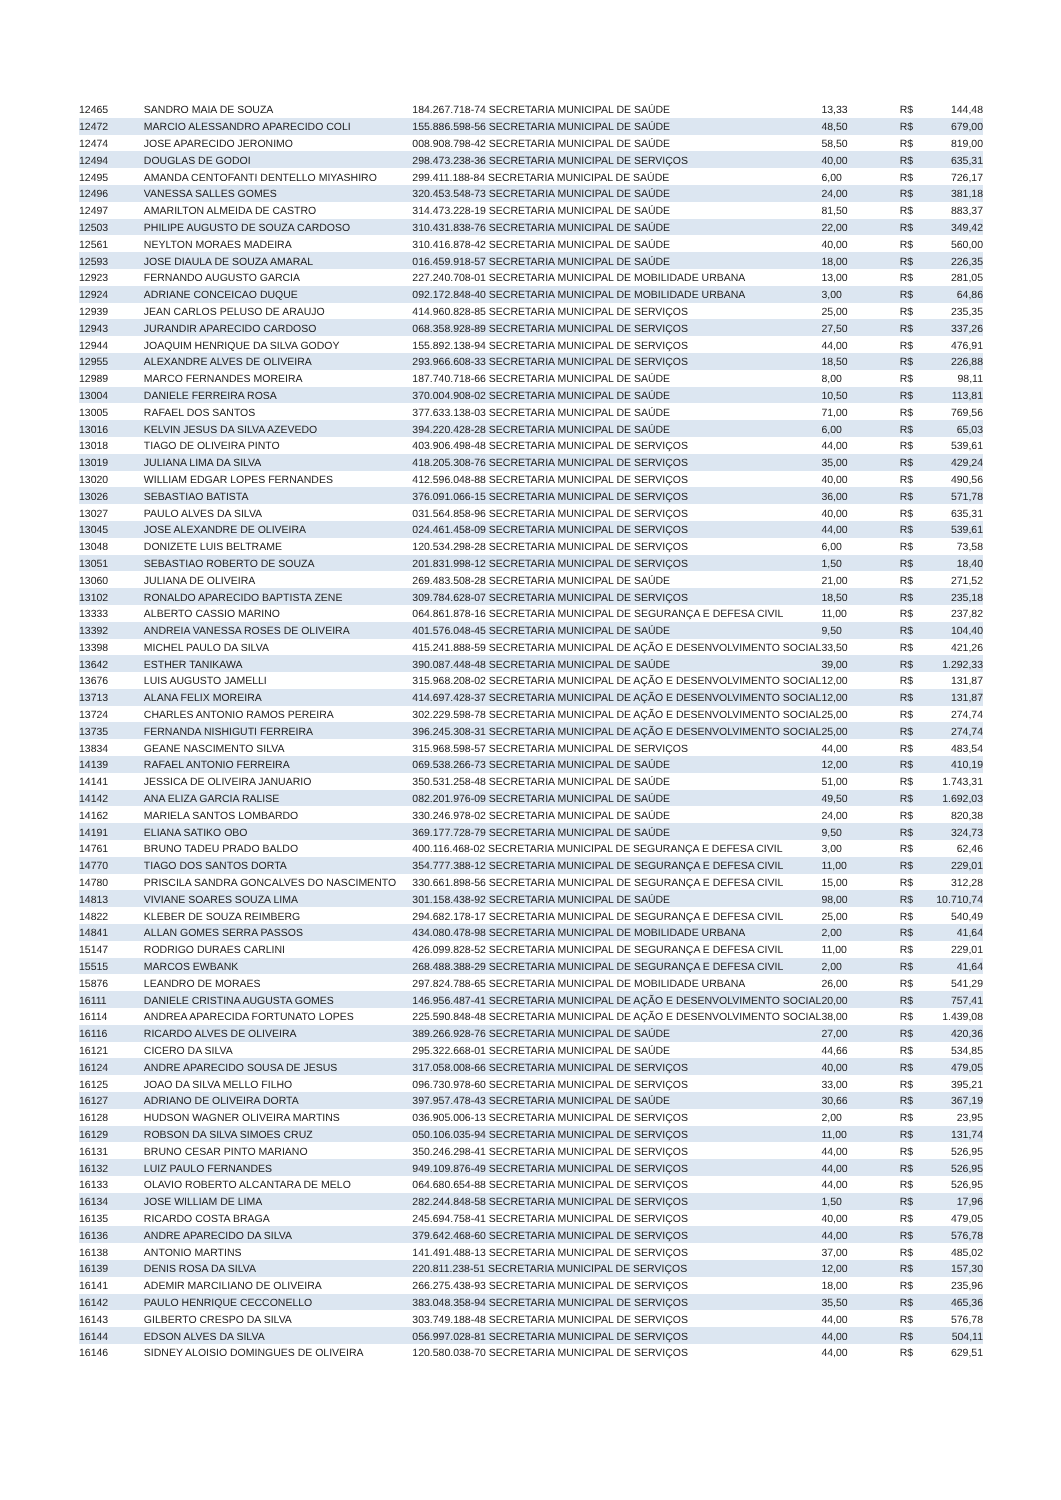| 12465 | SANDRO MAIA DE SOUZA | 184.267.718-74 SECRETARIA MUNICIPAL DE SAÚDE | 13,33 | R$ | 144,48 |
| 12472 | MARCIO ALESSANDRO APARECIDO COLI | 155.886.598-56 SECRETARIA MUNICIPAL DE SAÚDE | 48,50 | R$ | 679,00 |
| 12474 | JOSE APARECIDO JERONIMO | 008.908.798-42 SECRETARIA MUNICIPAL DE SAÚDE | 58,50 | R$ | 819,00 |
| 12494 | DOUGLAS DE GODOI | 298.473.238-36 SECRETARIA MUNICIPAL DE SERVIÇOS | 40,00 | R$ | 635,31 |
| 12495 | AMANDA CENTOFANTI DENTELLO MIYASHIRO | 299.411.188-84 SECRETARIA MUNICIPAL DE SAÚDE | 6,00 | R$ | 726,17 |
| 12496 | VANESSA SALLES GOMES | 320.453.548-73 SECRETARIA MUNICIPAL DE SAÚDE | 24,00 | R$ | 381,18 |
| 12497 | AMARILTON ALMEIDA DE CASTRO | 314.473.228-19 SECRETARIA MUNICIPAL DE SAÚDE | 81,50 | R$ | 883,37 |
| 12503 | PHILIPE AUGUSTO DE SOUZA CARDOSO | 310.431.838-76 SECRETARIA MUNICIPAL DE SAÚDE | 22,00 | R$ | 349,42 |
| 12561 | NEYLTON MORAES MADEIRA | 310.416.878-42 SECRETARIA MUNICIPAL DE SAÚDE | 40,00 | R$ | 560,00 |
| 12593 | JOSE DIAULA DE SOUZA AMARAL | 016.459.918-57 SECRETARIA MUNICIPAL DE SAÚDE | 18,00 | R$ | 226,35 |
| 12923 | FERNANDO AUGUSTO GARCIA | 227.240.708-01 SECRETARIA MUNICIPAL DE MOBILIDADE URBANA | 13,00 | R$ | 281,05 |
| 12924 | ADRIANE CONCEICAO DUQUE | 092.172.848-40 SECRETARIA MUNICIPAL DE MOBILIDADE URBANA | 3,00 | R$ | 64,86 |
| 12939 | JEAN CARLOS PELUSO DE ARAUJO | 414.960.828-85 SECRETARIA MUNICIPAL DE SERVIÇOS | 25,00 | R$ | 235,35 |
| 12943 | JURANDIR APARECIDO CARDOSO | 068.358.928-89 SECRETARIA MUNICIPAL DE SERVIÇOS | 27,50 | R$ | 337,26 |
| 12944 | JOAQUIM HENRIQUE DA SILVA GODOY | 155.892.138-94 SECRETARIA MUNICIPAL DE SERVIÇOS | 44,00 | R$ | 476,91 |
| 12955 | ALEXANDRE ALVES DE OLIVEIRA | 293.966.608-33 SECRETARIA MUNICIPAL DE SERVIÇOS | 18,50 | R$ | 226,88 |
| 12989 | MARCO FERNANDES MOREIRA | 187.740.718-66 SECRETARIA MUNICIPAL DE SAÚDE | 8,00 | R$ | 98,11 |
| 13004 | DANIELE FERREIRA ROSA | 370.004.908-02 SECRETARIA MUNICIPAL DE SAÚDE | 10,50 | R$ | 113,81 |
| 13005 | RAFAEL DOS SANTOS | 377.633.138-03 SECRETARIA MUNICIPAL DE SAÚDE | 71,00 | R$ | 769,56 |
| 13016 | KELVIN JESUS DA SILVA AZEVEDO | 394.220.428-28 SECRETARIA MUNICIPAL DE SAÚDE | 6,00 | R$ | 65,03 |
| 13018 | TIAGO DE OLIVEIRA PINTO | 403.906.498-48 SECRETARIA MUNICIPAL DE SERVIÇOS | 44,00 | R$ | 539,61 |
| 13019 | JULIANA LIMA DA SILVA | 418.205.308-76 SECRETARIA MUNICIPAL DE SERVIÇOS | 35,00 | R$ | 429,24 |
| 13020 | WILLIAM EDGAR LOPES FERNANDES | 412.596.048-88 SECRETARIA MUNICIPAL DE SERVIÇOS | 40,00 | R$ | 490,56 |
| 13026 | SEBASTIAO BATISTA | 376.091.066-15 SECRETARIA MUNICIPAL DE SERVIÇOS | 36,00 | R$ | 571,78 |
| 13027 | PAULO ALVES DA SILVA | 031.564.858-96 SECRETARIA MUNICIPAL DE SERVIÇOS | 40,00 | R$ | 635,31 |
| 13045 | JOSE ALEXANDRE DE OLIVEIRA | 024.461.458-09 SECRETARIA MUNICIPAL DE SERVIÇOS | 44,00 | R$ | 539,61 |
| 13048 | DONIZETE LUIS BELTRAME | 120.534.298-28 SECRETARIA MUNICIPAL DE SERVIÇOS | 6,00 | R$ | 73,58 |
| 13051 | SEBASTIAO ROBERTO DE SOUZA | 201.831.998-12 SECRETARIA MUNICIPAL DE SERVIÇOS | 1,50 | R$ | 18,40 |
| 13060 | JULIANA DE OLIVEIRA | 269.483.508-28 SECRETARIA MUNICIPAL DE SAÚDE | 21,00 | R$ | 271,52 |
| 13102 | RONALDO APARECIDO BAPTISTA ZENE | 309.784.628-07 SECRETARIA MUNICIPAL DE SERVIÇOS | 18,50 | R$ | 235,18 |
| 13333 | ALBERTO CASSIO MARINO | 064.861.878-16 SECRETARIA MUNICIPAL DE SEGURANÇA E DEFESA CIVIL | 11,00 | R$ | 237,82 |
| 13392 | ANDREIA VANESSA ROSES DE OLIVEIRA | 401.576.048-45 SECRETARIA MUNICIPAL DE SAÚDE | 9,50 | R$ | 104,40 |
| 13398 | MICHEL PAULO DA SILVA | 415.241.888-59 SECRETARIA MUNICIPAL DE AÇÃO E DESENVOLVIMENTO SOCIAL | 33,50 | R$ | 421,26 |
| 13642 | ESTHER TANIKAWA | 390.087.448-48 SECRETARIA MUNICIPAL DE SAÚDE | 39,00 | R$ | 1.292,33 |
| 13676 | LUIS AUGUSTO JAMELLI | 315.968.208-02 SECRETARIA MUNICIPAL DE AÇÃO E DESENVOLVIMENTO SOCIAL | 12,00 | R$ | 131,87 |
| 13713 | ALANA FELIX MOREIRA | 414.697.428-37 SECRETARIA MUNICIPAL DE AÇÃO E DESENVOLVIMENTO SOCIAL | 12,00 | R$ | 131,87 |
| 13724 | CHARLES ANTONIO RAMOS PEREIRA | 302.229.598-78 SECRETARIA MUNICIPAL DE AÇÃO E DESENVOLVIMENTO SOCIAL | 25,00 | R$ | 274,74 |
| 13735 | FERNANDA NISHIGUTI FERREIRA | 396.245.308-31 SECRETARIA MUNICIPAL DE AÇÃO E DESENVOLVIMENTO SOCIAL | 25,00 | R$ | 274,74 |
| 13834 | GEANE NASCIMENTO SILVA | 315.968.598-57 SECRETARIA MUNICIPAL DE SERVIÇOS | 44,00 | R$ | 483,54 |
| 14139 | RAFAEL ANTONIO FERREIRA | 069.538.266-73 SECRETARIA MUNICIPAL DE SAÚDE | 12,00 | R$ | 410,19 |
| 14141 | JESSICA DE OLIVEIRA JANUARIO | 350.531.258-48 SECRETARIA MUNICIPAL DE SAÚDE | 51,00 | R$ | 1.743,31 |
| 14142 | ANA ELIZA GARCIA RALISE | 082.201.976-09 SECRETARIA MUNICIPAL DE SAÚDE | 49,50 | R$ | 1.692,03 |
| 14162 | MARIELA SANTOS LOMBARDO | 330.246.978-02 SECRETARIA MUNICIPAL DE SAÚDE | 24,00 | R$ | 820,38 |
| 14191 | ELIANA SATIKO OBO | 369.177.728-79 SECRETARIA MUNICIPAL DE SAÚDE | 9,50 | R$ | 324,73 |
| 14761 | BRUNO TADEU PRADO BALDO | 400.116.468-02 SECRETARIA MUNICIPAL DE SEGURANÇA E DEFESA CIVIL | 3,00 | R$ | 62,46 |
| 14770 | TIAGO DOS SANTOS DORTA | 354.777.388-12 SECRETARIA MUNICIPAL DE SEGURANÇA E DEFESA CIVIL | 11,00 | R$ | 229,01 |
| 14780 | PRISCILA SANDRA GONCALVES DO NASCIMENTO | 330.661.898-56 SECRETARIA MUNICIPAL DE SEGURANÇA E DEFESA CIVIL | 15,00 | R$ | 312,28 |
| 14813 | VIVIANE SOARES SOUZA LIMA | 301.158.438-92 SECRETARIA MUNICIPAL DE SAÚDE | 98,00 | R$ | 10.710,74 |
| 14822 | KLEBER DE SOUZA REIMBERG | 294.682.178-17 SECRETARIA MUNICIPAL DE SEGURANÇA E DEFESA CIVIL | 25,00 | R$ | 540,49 |
| 14841 | ALLAN GOMES SERRA PASSOS | 434.080.478-98 SECRETARIA MUNICIPAL DE MOBILIDADE URBANA | 2,00 | R$ | 41,64 |
| 15147 | RODRIGO DURAES CARLINI | 426.099.828-52 SECRETARIA MUNICIPAL DE SEGURANÇA E DEFESA CIVIL | 11,00 | R$ | 229,01 |
| 15515 | MARCOS EWBANK | 268.488.388-29 SECRETARIA MUNICIPAL DE SEGURANÇA E DEFESA CIVIL | 2,00 | R$ | 41,64 |
| 15876 | LEANDRO DE MORAES | 297.824.788-65 SECRETARIA MUNICIPAL DE MOBILIDADE URBANA | 26,00 | R$ | 541,29 |
| 16111 | DANIELE CRISTINA AUGUSTA GOMES | 146.956.487-41 SECRETARIA MUNICIPAL DE AÇÃO E DESENVOLVIMENTO SOCIAL | 20,00 | R$ | 757,41 |
| 16114 | ANDREA APARECIDA FORTUNATO LOPES | 225.590.848-48 SECRETARIA MUNICIPAL DE AÇÃO E DESENVOLVIMENTO SOCIAL | 38,00 | R$ | 1.439,08 |
| 16116 | RICARDO ALVES DE OLIVEIRA | 389.266.928-76 SECRETARIA MUNICIPAL DE SAÚDE | 27,00 | R$ | 420,36 |
| 16121 | CICERO DA SILVA | 295.322.668-01 SECRETARIA MUNICIPAL DE SAÚDE | 44,66 | R$ | 534,85 |
| 16124 | ANDRE APARECIDO SOUSA DE JESUS | 317.058.008-66 SECRETARIA MUNICIPAL DE SERVIÇOS | 40,00 | R$ | 479,05 |
| 16125 | JOAO DA SILVA MELLO FILHO | 096.730.978-60 SECRETARIA MUNICIPAL DE SERVIÇOS | 33,00 | R$ | 395,21 |
| 16127 | ADRIANO DE OLIVEIRA DORTA | 397.957.478-43 SECRETARIA MUNICIPAL DE SAÚDE | 30,66 | R$ | 367,19 |
| 16128 | HUDSON WAGNER OLIVEIRA MARTINS | 036.905.006-13 SECRETARIA MUNICIPAL DE SERVIÇOS | 2,00 | R$ | 23,95 |
| 16129 | ROBSON DA SILVA SIMOES CRUZ | 050.106.035-94 SECRETARIA MUNICIPAL DE SERVIÇOS | 11,00 | R$ | 131,74 |
| 16131 | BRUNO CESAR PINTO MARIANO | 350.246.298-41 SECRETARIA MUNICIPAL DE SERVIÇOS | 44,00 | R$ | 526,95 |
| 16132 | LUIZ PAULO FERNANDES | 949.109.876-49 SECRETARIA MUNICIPAL DE SERVIÇOS | 44,00 | R$ | 526,95 |
| 16133 | OLAVIO ROBERTO ALCANTARA DE MELO | 064.680.654-88 SECRETARIA MUNICIPAL DE SERVIÇOS | 44,00 | R$ | 526,95 |
| 16134 | JOSE WILLIAM DE LIMA | 282.244.848-58 SECRETARIA MUNICIPAL DE SERVIÇOS | 1,50 | R$ | 17,96 |
| 16135 | RICARDO COSTA BRAGA | 245.694.758-41 SECRETARIA MUNICIPAL DE SERVIÇOS | 40,00 | R$ | 479,05 |
| 16136 | ANDRE APARECIDO DA SILVA | 379.642.468-60 SECRETARIA MUNICIPAL DE SERVIÇOS | 44,00 | R$ | 576,78 |
| 16138 | ANTONIO MARTINS | 141.491.488-13 SECRETARIA MUNICIPAL DE SERVIÇOS | 37,00 | R$ | 485,02 |
| 16139 | DENIS ROSA DA SILVA | 220.811.238-51 SECRETARIA MUNICIPAL DE SERVIÇOS | 12,00 | R$ | 157,30 |
| 16141 | ADEMIR MARCILIANO DE OLIVEIRA | 266.275.438-93 SECRETARIA MUNICIPAL DE SERVIÇOS | 18,00 | R$ | 235,96 |
| 16142 | PAULO HENRIQUE CECCONELLO | 383.048.358-94 SECRETARIA MUNICIPAL DE SERVIÇOS | 35,50 | R$ | 465,36 |
| 16143 | GILBERTO CRESPO DA SILVA | 303.749.188-48 SECRETARIA MUNICIPAL DE SERVIÇOS | 44,00 | R$ | 576,78 |
| 16144 | EDSON ALVES DA SILVA | 056.997.028-81 SECRETARIA MUNICIPAL DE SERVIÇOS | 44,00 | R$ | 504,11 |
| 16146 | SIDNEY ALOISIO DOMINGUES DE OLIVEIRA | 120.580.038-70 SECRETARIA MUNICIPAL DE SERVIÇOS | 44,00 | R$ | 629,51 |